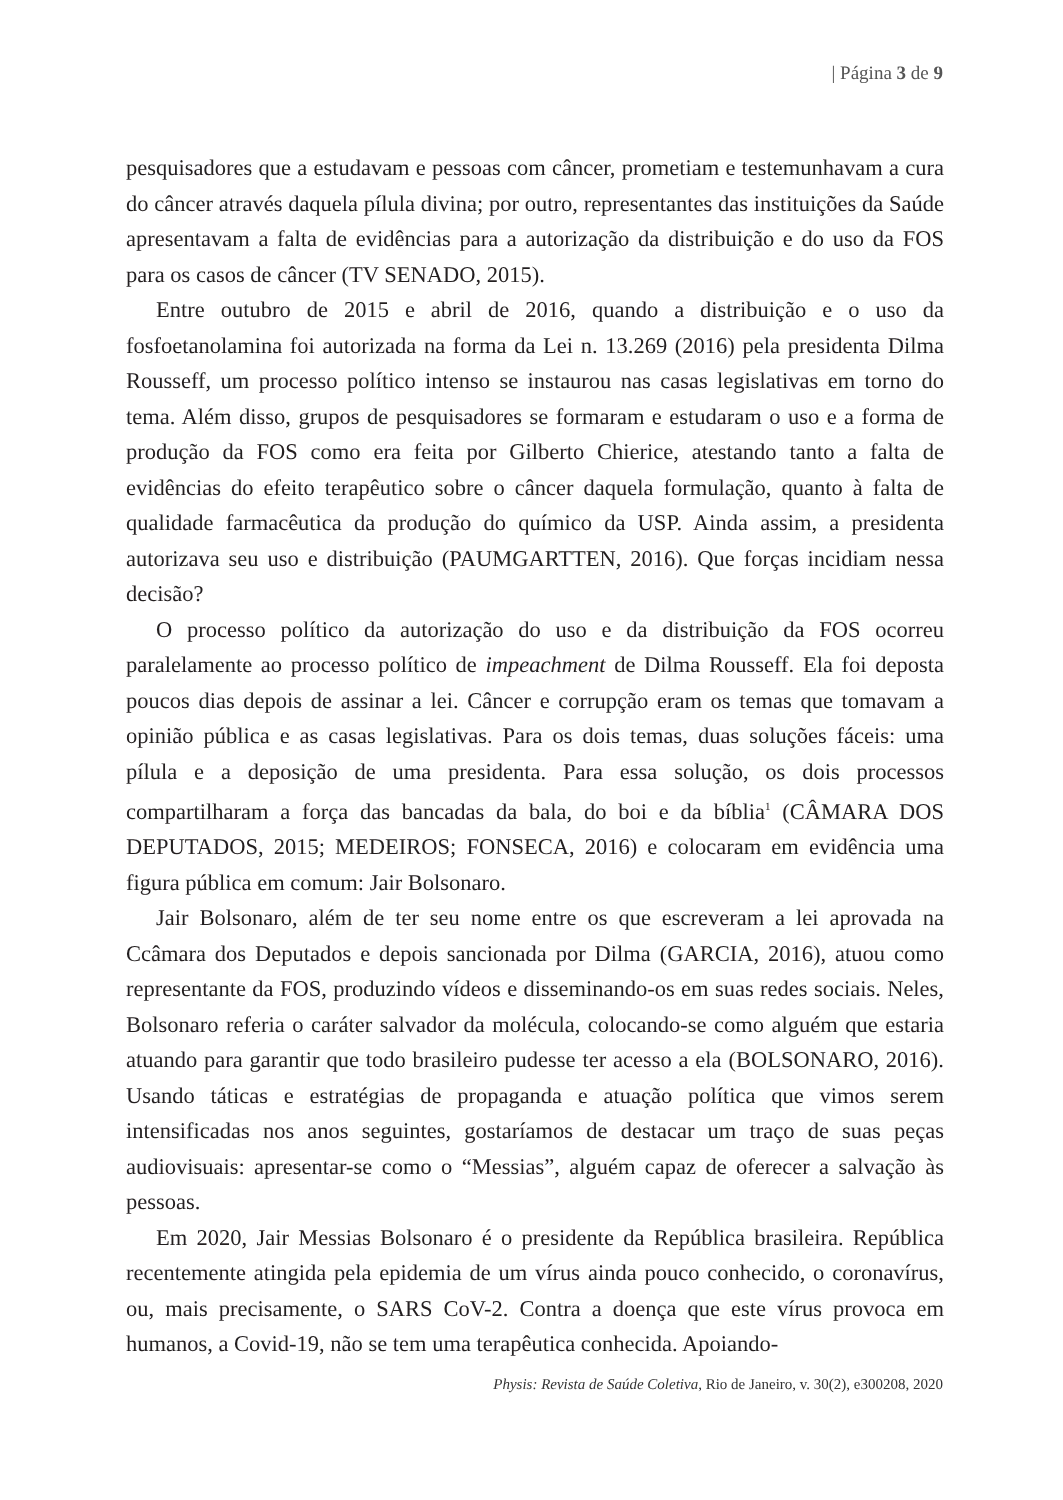| Página 3 de 9
pesquisadores que a estudavam e pessoas com câncer, prometiam e testemunhavam a cura do câncer através daquela pílula divina; por outro, representantes das instituições da Saúde apresentavam a falta de evidências para a autorização da distribuição e do uso da FOS para os casos de câncer (TV SENADO, 2015).
Entre outubro de 2015 e abril de 2016, quando a distribuição e o uso da fosfoetanolamina foi autorizada na forma da Lei n. 13.269 (2016) pela presidenta Dilma Rousseff, um processo político intenso se instaurou nas casas legislativas em torno do tema. Além disso, grupos de pesquisadores se formaram e estudaram o uso e a forma de produção da FOS como era feita por Gilberto Chierice, atestando tanto a falta de evidências do efeito terapêutico sobre o câncer daquela formulação, quanto à falta de qualidade farmacêutica da produção do químico da USP. Ainda assim, a presidenta autorizava seu uso e distribuição (PAUMGARTTEN, 2016). Que forças incidiam nessa decisão?
O processo político da autorização do uso e da distribuição da FOS ocorreu paralelamente ao processo político de impeachment de Dilma Rousseff. Ela foi deposta poucos dias depois de assinar a lei. Câncer e corrupção eram os temas que tomavam a opinião pública e as casas legislativas. Para os dois temas, duas soluções fáceis: uma pílula e a deposição de uma presidenta. Para essa solução, os dois processos compartilharam a força das bancadas da bala, do boi e da bíblia<sup>1</sup> (CÂMARA DOS DEPUTADOS, 2015; MEDEIROS; FONSECA, 2016) e colocaram em evidência uma figura pública em comum: Jair Bolsonaro.
Jair Bolsonaro, além de ter seu nome entre os que escreveram a lei aprovada na Ccâmara dos Deputados e depois sancionada por Dilma (GARCIA, 2016), atuou como representante da FOS, produzindo vídeos e disseminando-os em suas redes sociais. Neles, Bolsonaro referia o caráter salvador da molécula, colocando-se como alguém que estaria atuando para garantir que todo brasileiro pudesse ter acesso a ela (BOLSONARO, 2016). Usando táticas e estratégias de propaganda e atuação política que vimos serem intensificadas nos anos seguintes, gostaríamos de destacar um traço de suas peças audiovisuais: apresentar-se como o “Messias”, alguém capaz de oferecer a salvação às pessoas.
Em 2020, Jair Messias Bolsonaro é o presidente da República brasileira. República recentemente atingida pela epidemia de um vírus ainda pouco conhecido, o coronavírus, ou, mais precisamente, o SARS CoV-2. Contra a doença que este vírus provoca em humanos, a Covid-19, não se tem uma terapêutica conhecida. Apoiando-
Physis: Revista de Saúde Coletiva, Rio de Janeiro, v. 30(2), e300208, 2020